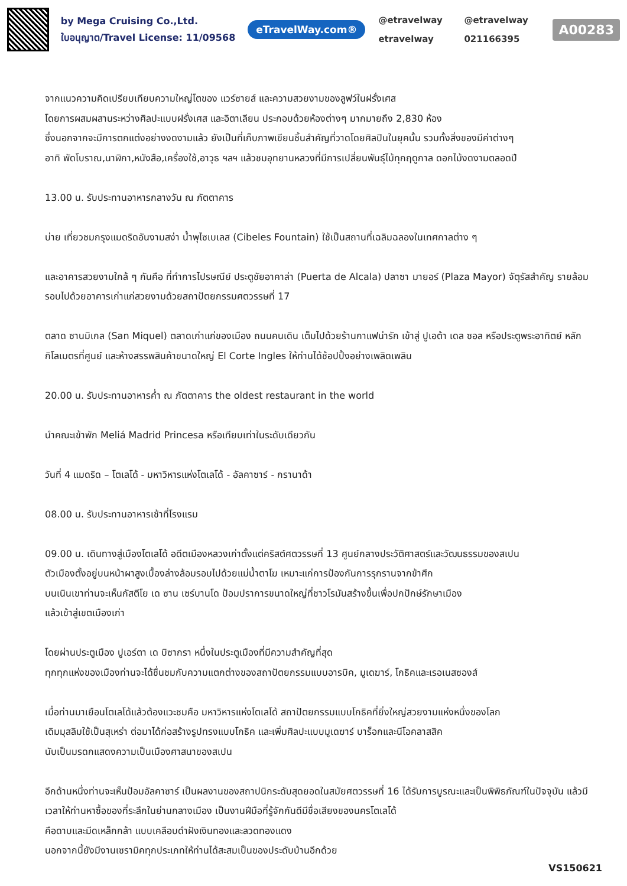by Mega Cruising Co.,Ltd.
ใบอนุญาต/Travel License: 11/09568
eTravelWay.com®
@etravelway @etravelway etravelway 021166395
A00283
จากแนวความคิดเปรียบเทียบความใหญ่โตของ แวร์ซายส์ และความสวยงามของลูฟว์ในฝรั่งเศส
โดยการผสมผสานระหว่างศิลปะแบบฝรั่งเศส และอิตาเลียน ประกอบด้วยห้องต่างๆ มากมายถึง 2,830 ห้อง
ซึ่งนอกจากจะมีการตกแต่งอย่างงดงามแล้ว ยังเป็นที่เก็บภาพเขียนชิ้นสำคัญที่วาดโดยศิลปินในยุคนั้น รวมทั้งสิ่งของมีค่าต่างๆ
อาทิ พัดโบราณ,นาฬิกา,หนังสือ,เครื่องใช้,อาวุธ ฯลฯ แล้วชมอุทยานหลวงที่มีการเปลี่ยนพันธุ์ไม้ทุกฤดูกาล ดอกไม้งดงามตลอดปี
13.00 น. รับประทานอาหารกลางวัน ณ ภัตตาคาร
บ่าย เที่ยวชมกรุงแมดริดอันงามสง่า น้ำพุไซเบเลส (Cibeles Fountain) ใช้เป็นสถานที่เฉลิมฉลองในเทศกาลต่าง ๆ
และอาคารสวยงามใกล้ ๆ กันคือ ที่ทำการไปรษณีย์ ประตูชัยอาคาล่า (Puerta de Alcala) ปลาซา มายอร์ (Plaza Mayor) จัตุรัสสำคัญ รายล้อมรอบไปด้วยอาคารเก่าแก่สวยงามด้วยสถาปัตยกรรมศตวรรษที่ 17
ตลาด ซานมิเกล (San Miquel) ตลาดเก่าแก่ของเมือง ถนนคนเดิน เต็มไปด้วยร้านกาแฟน่ารัก เข้าสู่ ปูเอต้า เดล ซอล หรือประตูพระอาทิตย์ หลักกิโลเมตรที่ศูนย์ และห้างสรรพสินค้าขนาดใหญ่ El Corte Ingles ให้ท่านได้ช้อปปิ้งอย่างเพลิดเพลิน
20.00 น. รับประทานอาหารค่ำ ณ ภัตตาคาร the oldest restaurant in the world
นำคณะเข้าพัก Meliá Madrid Princesa หรือเทียบเท่าในระดับเดียวกัน
วันที่ 4 แมดริด – โตเลโด้ - มหาวิหารแห่งโตเลโด้ - อัลคาซาร์ - กรานาด้า
08.00 น. รับประทานอาหารเช้าที่โรงแรม
09.00 น. เดินทางสู่เมืองโตเลโด้ อดีตเมืองหลวงเก่าตั้งแต่คริสต์ศตวรรษที่ 13 ศูนย์กลางประวัติศาสตร์และวัฒนธรรมของสเปน
ตัวเมืองตั้งอยู่บนหน้าผาสูงเบื้องล่างล้อมรอบไปด้วยแม่น้ำตาโฆ เหมาะแก่การป้องกันการรุกรานจากข้าศึก
บนเนินเขาท่านจะเห็นกัสตีโย เด ซาน เซร์บานโด ป้อมปราการขนาดใหญ่ที่ชาวโรมันสร้างขึ้นเพื่อปกปักษ์รักษาเมือง
แล้วเข้าสู่เขตเมืองเก่า
โดยผ่านประตูเมือง ปูเอร์ตา เด บิซากรา หนึ่งในประตูเมืองที่มีความสำคัญที่สุด
ทุกทุกแห่งของเมืองท่านจะได้ชื่นชมกับความแตกต่างของสถาปัตยกรรมแบบอารบิค, มูเดฆาร์, โกธิคและเรอเนสซองส์
เมื่อท่านมาเยือนโตเลโด้แล้วต้องแวะชมคือ มหาวิหารแห่งโตเลโด้ สถาปัตยกรรมแบบโกธิคที่ยิ่งใหญ่สวยงามแห่งหนึ่งของโลก
เดิมมุสลิมใช้เป็นสุเหร่า ต่อมาได้ก่อสร้างรูปทรงแบบโกธิค และเพิ่มศิลปะแบบมูเดฆาร์ บาร็อกและนีโอคลาสสิค
นับเป็นมรดกแสดงความเป็นเมืองศาสนาของสเปน
อีกด้านหนึ่งท่านจะเห็นป้อมอัลคาซาร์ เป็นผลงานของสถาปนิกระดับสุดยอดในสมัยศตวรรษที่ 16 ได้รับการบูรณะและเป็นพิพิธภัณฑ์ในปัจจุบัน แล้วมีเวลาให้ท่านหาซื้อของที่ระลึกในย่านกลางเมือง เป็นงานฝีมือที่รู้จักกันดีมีชื่อเสียงของนครโตเลโด้
คือดาบและมีดเหล็กกล้า แบบเคลือบดำฝังเงินทองและลวดทองแดง
นอกจากนี้ยังมีงานเซรามิคทุกประเภทให้ท่านได้สะสมเป็นของประดับบ้านอีกด้วย
VS150621